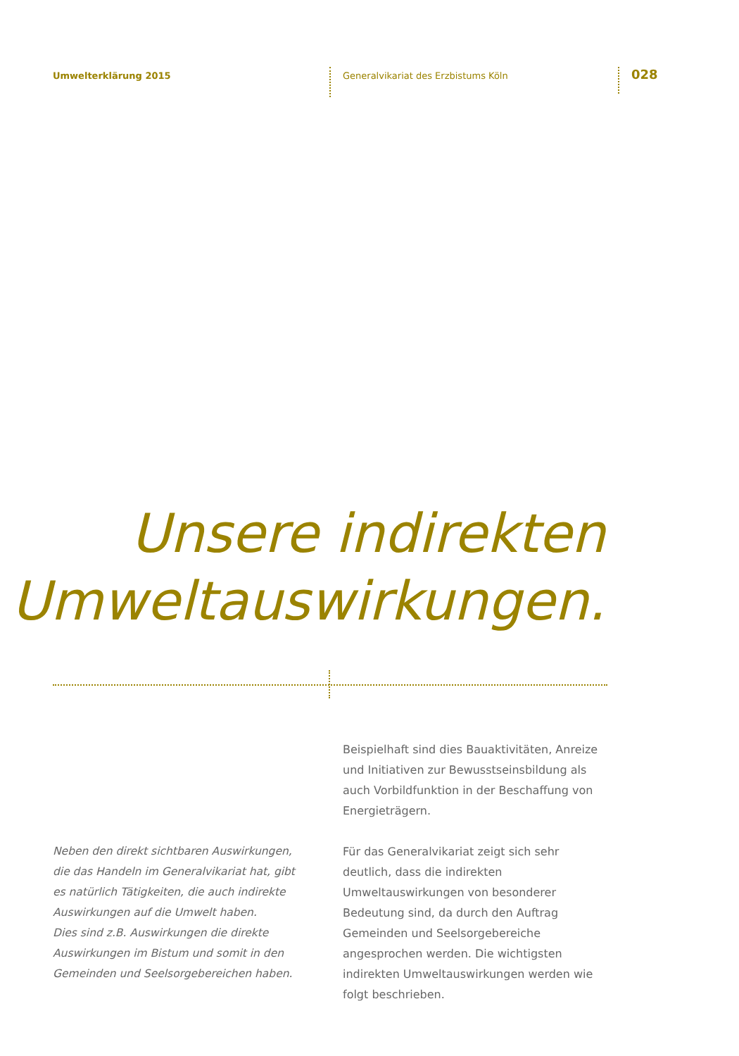Umwelterklärung 2015
Generalvikariat des Erzbistums Köln
028
Unsere indirekten
Umweltauswirkungen.
Neben den direkt sichtbaren Auswirkungen, die das Handeln im Generalvikariat hat, gibt es natürlich Tätigkeiten, die auch indirekte Auswirkungen auf die Umwelt haben.
Dies sind z.B. Auswirkungen die direkte Auswirkungen im Bistum und somit in den Gemeinden und Seelsorgebereichen haben.
Beispielhaft sind dies Bauaktivitäten, Anreize und Initiativen zur Bewusstseinsbildung als auch Vorbildfunktion in der Beschaffung von Energieträgern.
Für das Generalvikariat zeigt sich sehr deutlich, dass die indirekten Umweltauswirkungen von besonderer Bedeutung sind, da durch den Auftrag Gemeinden und Seelsorgebereiche angesprochen werden. Die wichtigsten indirekten Umweltauswirkungen werden wie folgt beschrieben.